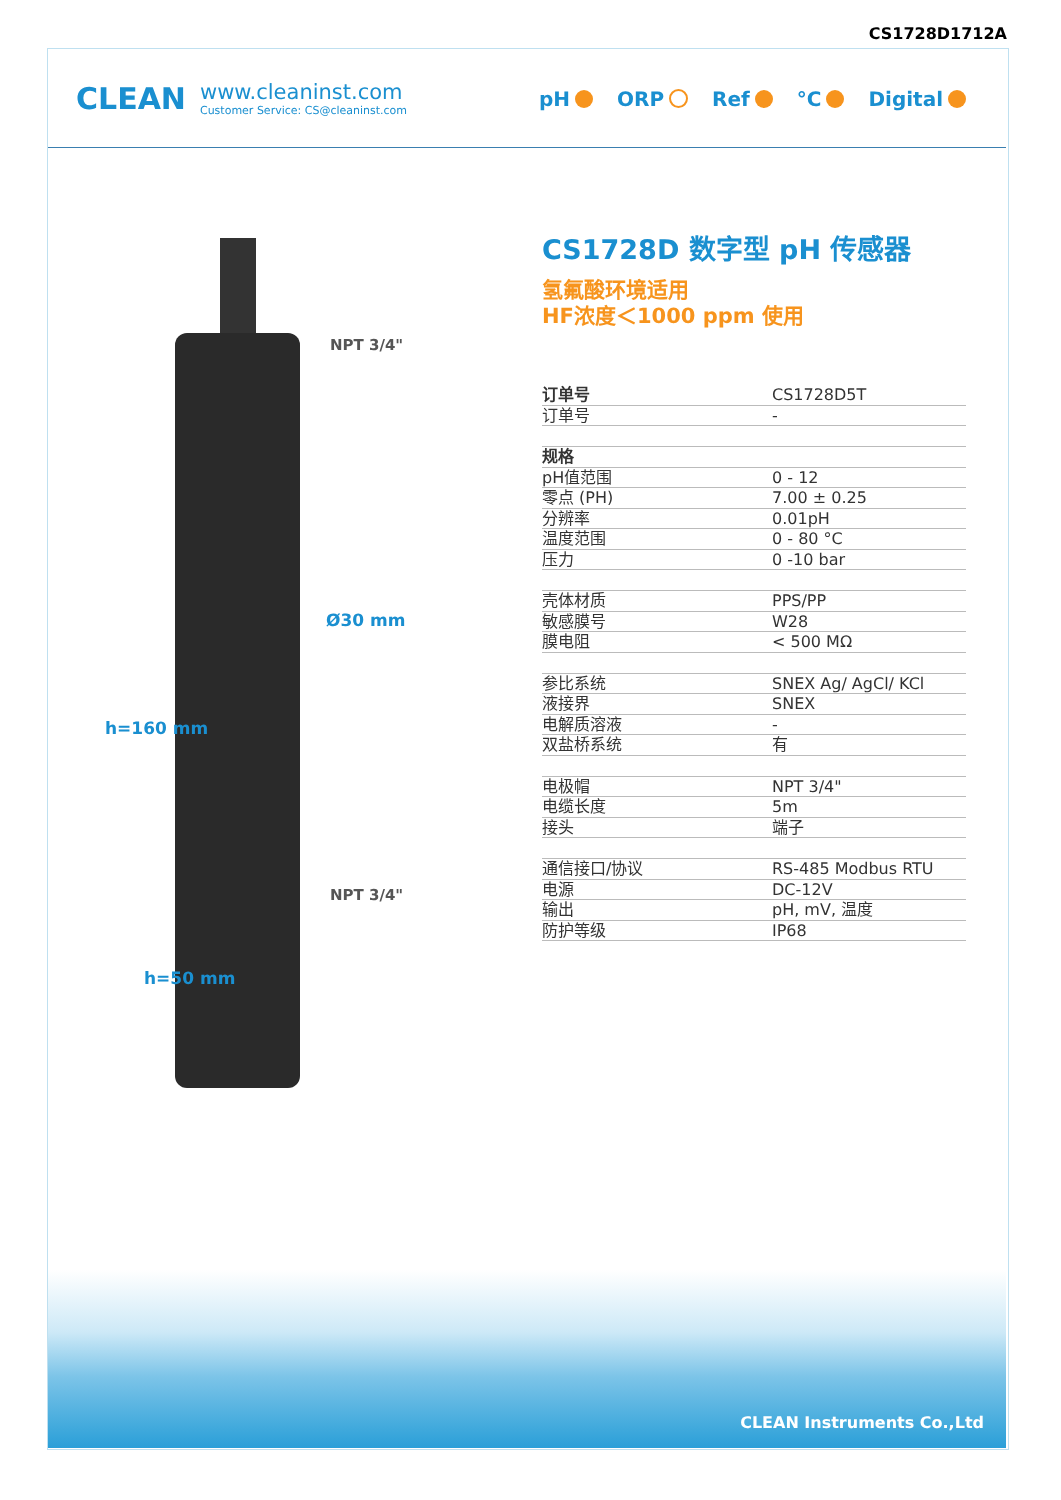CS1728D1712A
CLEAN
www.cleaninst.com
Customer Service: CS@cleaninst.com
pH ORP Ref °C Digital
NPT 3/4"
Ø30 mm
NPT 3/4"
h=160 mm
h=50 mm
CS1728D 数字型 pH 传感器
氢氟酸环境适用
HF浓度＜1000 ppm 使用
| 订单号 | CS1728D5T |
| 订单号 | - |
| 规格 | |
| pH值范围 | 0 - 12 |
| 零点 (PH) | 7.00 ± 0.25 |
| 分辨率 | 0.01pH |
| 温度范围 | 0 - 80 °C |
| 压力 | 0 -10 bar |
| 壳体材质 | PPS/PP |
| 敏感膜号 | W28 |
| 膜电阻 | < 500 MΩ |
| 参比系统 | SNEX Ag/ AgCl/ KCl |
| 液接界 | SNEX |
| 电解质溶液 | - |
| 双盐桥系统 | 有 |
| 电极帽 | NPT 3/4" |
| 电缆长度 | 5m |
| 接头 | 端子 |
| 通信接口/协议 | RS-485 Modbus RTU |
| 电源 | DC-12V |
| 输出 | pH, mV, 温度 |
| 防护等级 | IP68 |
CLEAN Instruments Co.,Ltd